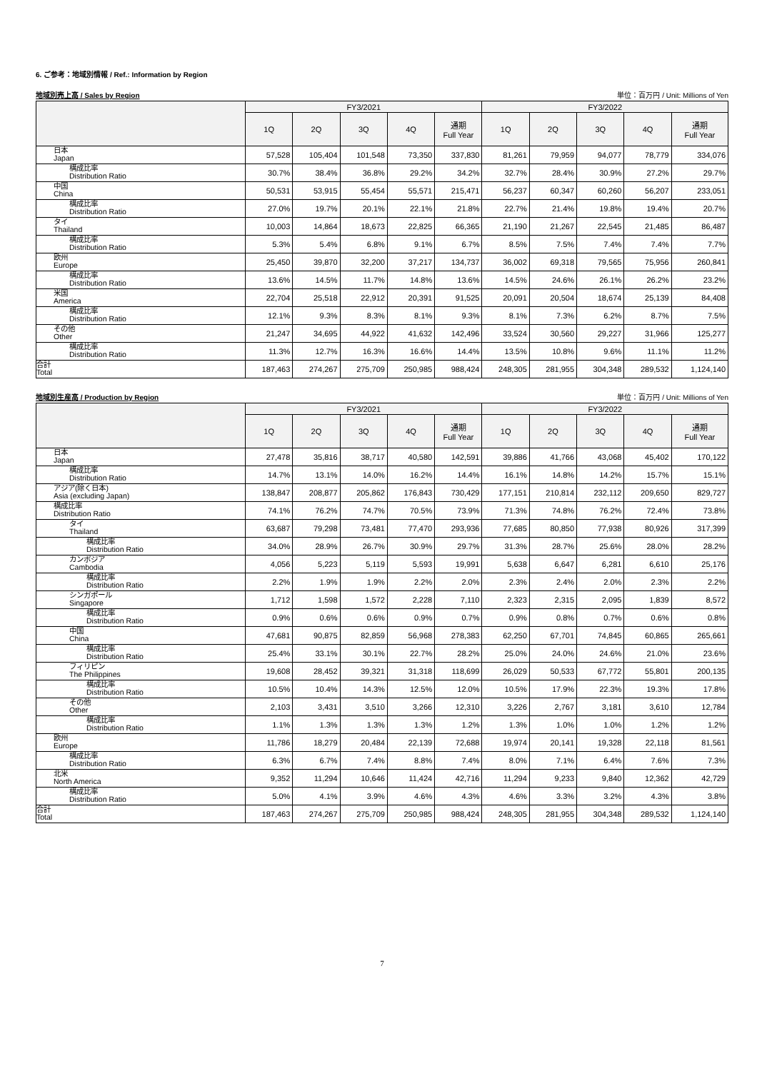6. ご参考：地域別情報 / Ref.: Information by Region
地域別売上高 / Sales by Region 単位：百万円 / Unit: Millions of Yen
| | FY3/2021 | | | | | FY3/2022 | | | | |
| --- | --- | --- | --- | --- | --- | --- | --- | --- | --- | --- |
| | 1Q | 2Q | 3Q | 4Q | 通期 Full Year | 1Q | 2Q | 3Q | 4Q | 通期 Full Year |
| 日本 Japan | 57,528 | 105,404 | 101,548 | 73,350 | 337,830 | 81,261 | 79,959 | 94,077 | 78,779 | 334,076 |
| 構成比率 Distribution Ratio | 30.7% | 38.4% | 36.8% | 29.2% | 34.2% | 32.7% | 28.4% | 30.9% | 27.2% | 29.7% |
| 中国 China | 50,531 | 53,915 | 55,454 | 55,571 | 215,471 | 56,237 | 60,347 | 60,260 | 56,207 | 233,051 |
| 構成比率 Distribution Ratio | 27.0% | 19.7% | 20.1% | 22.1% | 21.8% | 22.7% | 21.4% | 19.8% | 19.4% | 20.7% |
| タイ Thailand | 10,003 | 14,864 | 18,673 | 22,825 | 66,365 | 21,190 | 21,267 | 22,545 | 21,485 | 86,487 |
| 構成比率 Distribution Ratio | 5.3% | 5.4% | 6.8% | 9.1% | 6.7% | 8.5% | 7.5% | 7.4% | 7.4% | 7.7% |
| 欧州 Europe | 25,450 | 39,870 | 32,200 | 37,217 | 134,737 | 36,002 | 69,318 | 79,565 | 75,956 | 260,841 |
| 構成比率 Distribution Ratio | 13.6% | 14.5% | 11.7% | 14.8% | 13.6% | 14.5% | 24.6% | 26.1% | 26.2% | 23.2% |
| 米国 America | 22,704 | 25,518 | 22,912 | 20,391 | 91,525 | 20,091 | 20,504 | 18,674 | 25,139 | 84,408 |
| 構成比率 Distribution Ratio | 12.1% | 9.3% | 8.3% | 8.1% | 9.3% | 8.1% | 7.3% | 6.2% | 8.7% | 7.5% |
| その他 Other | 21,247 | 34,695 | 44,922 | 41,632 | 142,496 | 33,524 | 30,560 | 29,227 | 31,966 | 125,277 |
| 構成比率 Distribution Ratio | 11.3% | 12.7% | 16.3% | 16.6% | 14.4% | 13.5% | 10.8% | 9.6% | 11.1% | 11.2% |
| 合計 Total | 187,463 | 274,267 | 275,709 | 250,985 | 988,424 | 248,305 | 281,955 | 304,348 | 289,532 | 1,124,140 |
地域別生産高 / Production by Region 単位：百万円 / Unit: Millions of Yen
| | FY3/2021 | | | | | FY3/2022 | | | | |
| --- | --- | --- | --- | --- | --- | --- | --- | --- | --- | --- |
| | 1Q | 2Q | 3Q | 4Q | 通期 Full Year | 1Q | 2Q | 3Q | 4Q | 通期 Full Year |
| 日本 Japan | 27,478 | 35,816 | 38,717 | 40,580 | 142,591 | 39,886 | 41,766 | 43,068 | 45,402 | 170,122 |
| 構成比率 Distribution Ratio | 14.7% | 13.1% | 14.0% | 16.2% | 14.4% | 16.1% | 14.8% | 14.2% | 15.7% | 15.1% |
| アジア(除く日本) Asia (excluding Japan) | 138,847 | 208,877 | 205,862 | 176,843 | 730,429 | 177,151 | 210,814 | 232,112 | 209,650 | 829,727 |
| 構成比率 Distribution Ratio | 74.1% | 76.2% | 74.7% | 70.5% | 73.9% | 71.3% | 74.8% | 76.2% | 72.4% | 73.8% |
| タイ Thailand | 63,687 | 79,298 | 73,481 | 77,470 | 293,936 | 77,685 | 80,850 | 77,938 | 80,926 | 317,399 |
| 構成比率 Distribution Ratio | 34.0% | 28.9% | 26.7% | 30.9% | 29.7% | 31.3% | 28.7% | 25.6% | 28.0% | 28.2% |
| カンボジア Cambodia | 4,056 | 5,223 | 5,119 | 5,593 | 19,991 | 5,638 | 6,647 | 6,281 | 6,610 | 25,176 |
| 構成比率 Distribution Ratio | 2.2% | 1.9% | 1.9% | 2.2% | 2.0% | 2.3% | 2.4% | 2.0% | 2.3% | 2.2% |
| シンガポール Singapore | 1,712 | 1,598 | 1,572 | 2,228 | 7,110 | 2,323 | 2,315 | 2,095 | 1,839 | 8,572 |
| 構成比率 Distribution Ratio | 0.9% | 0.6% | 0.6% | 0.9% | 0.7% | 0.9% | 0.8% | 0.7% | 0.6% | 0.8% |
| 中国 China | 47,681 | 90,875 | 82,859 | 56,968 | 278,383 | 62,250 | 67,701 | 74,845 | 60,865 | 265,661 |
| 構成比率 Distribution Ratio | 25.4% | 33.1% | 30.1% | 22.7% | 28.2% | 25.0% | 24.0% | 24.6% | 21.0% | 23.6% |
| フィリピン The Philippines | 19,608 | 28,452 | 39,321 | 31,318 | 118,699 | 26,029 | 50,533 | 67,772 | 55,801 | 200,135 |
| 構成比率 Distribution Ratio | 10.5% | 10.4% | 14.3% | 12.5% | 12.0% | 10.5% | 17.9% | 22.3% | 19.3% | 17.8% |
| その他 Other | 2,103 | 3,431 | 3,510 | 3,266 | 12,310 | 3,226 | 2,767 | 3,181 | 3,610 | 12,784 |
| 構成比率 Distribution Ratio | 1.1% | 1.3% | 1.3% | 1.3% | 1.2% | 1.3% | 1.0% | 1.0% | 1.2% | 1.2% |
| 欧州 Europe | 11,786 | 18,279 | 20,484 | 22,139 | 72,688 | 19,974 | 20,141 | 19,328 | 22,118 | 81,561 |
| 構成比率 Distribution Ratio | 6.3% | 6.7% | 7.4% | 8.8% | 7.4% | 8.0% | 7.1% | 6.4% | 7.6% | 7.3% |
| 北米 North America | 9,352 | 11,294 | 10,646 | 11,424 | 42,716 | 11,294 | 9,233 | 9,840 | 12,362 | 42,729 |
| 構成比率 Distribution Ratio | 5.0% | 4.1% | 3.9% | 4.6% | 4.3% | 4.6% | 3.3% | 3.2% | 4.3% | 3.8% |
| 合計 Total | 187,463 | 274,267 | 275,709 | 250,985 | 988,424 | 248,305 | 281,955 | 304,348 | 289,532 | 1,124,140 |
7